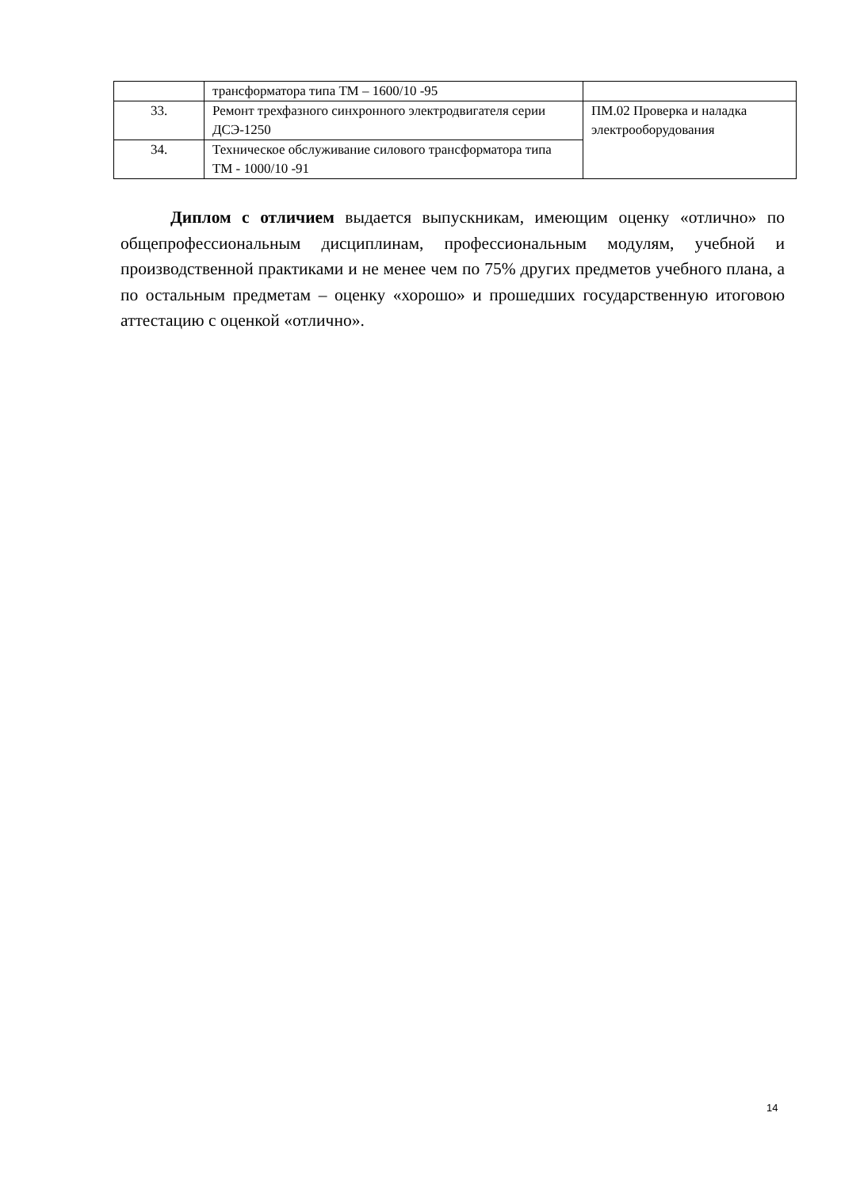| | трансформатора типа ТМ – 1600/10 -95 | |
| 33. | Ремонт трехфазного синхронного электродвигателя серии ДСЭ-1250 | ПМ.02 Проверка и наладка электрооборудования |
| 34. | Техническое обслуживание силового трансформатора типа ТМ - 1000/10 -91 | |
Диплом с отличием выдается выпускникам, имеющим оценку «отлично» по общепрофессиональным дисциплинам, профессиональным модулям, учебной и производственной практиками и не менее чем по 75% других предметов учебного плана, а по остальным предметам – оценку «хорошо» и прошедших государственную итоговою аттестацию с оценкой «отлично».
14